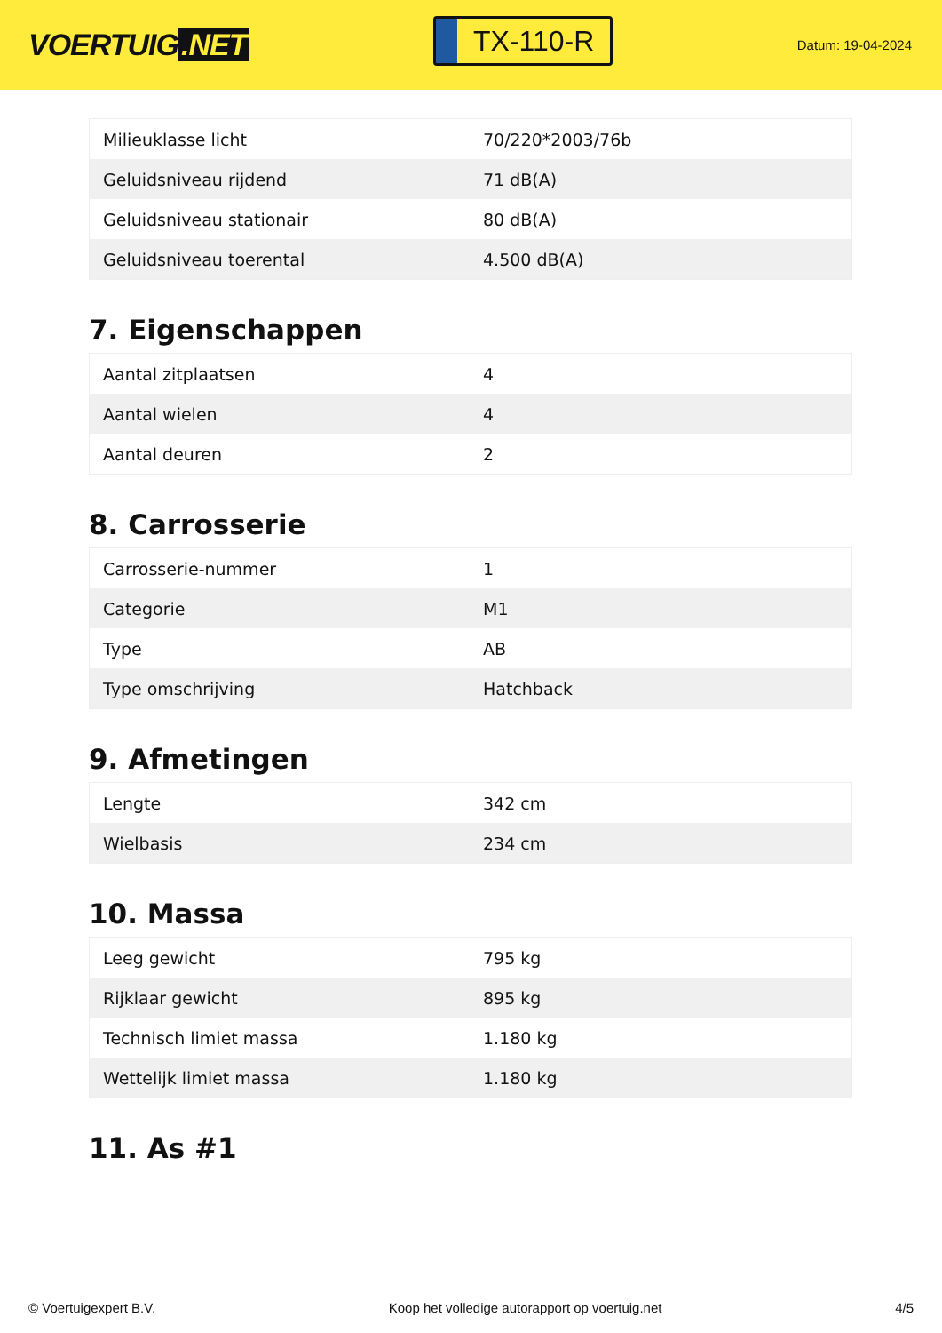VOERTUIG.NET
TX-110-R
Datum: 19-04-2024
| Milieuklasse licht | 70/220*2003/76b |
| Geluidsniveau rijdend | 71 dB(A) |
| Geluidsniveau stationair | 80 dB(A) |
| Geluidsniveau toerental | 4.500 dB(A) |
7. Eigenschappen
| Aantal zitplaatsen | 4 |
| Aantal wielen | 4 |
| Aantal deuren | 2 |
8. Carrosserie
| Carrosserie-nummer | 1 |
| Categorie | M1 |
| Type | AB |
| Type omschrijving | Hatchback |
9. Afmetingen
| Lengte | 342 cm |
| Wielbasis | 234 cm |
10. Massa
| Leeg gewicht | 795 kg |
| Rijklaar gewicht | 895 kg |
| Technisch limiet massa | 1.180 kg |
| Wettelijk limiet massa | 1.180 kg |
11. As #1
© Voertuigexpert B.V. Koop het volledige autorapport op voertuig.net 4/5